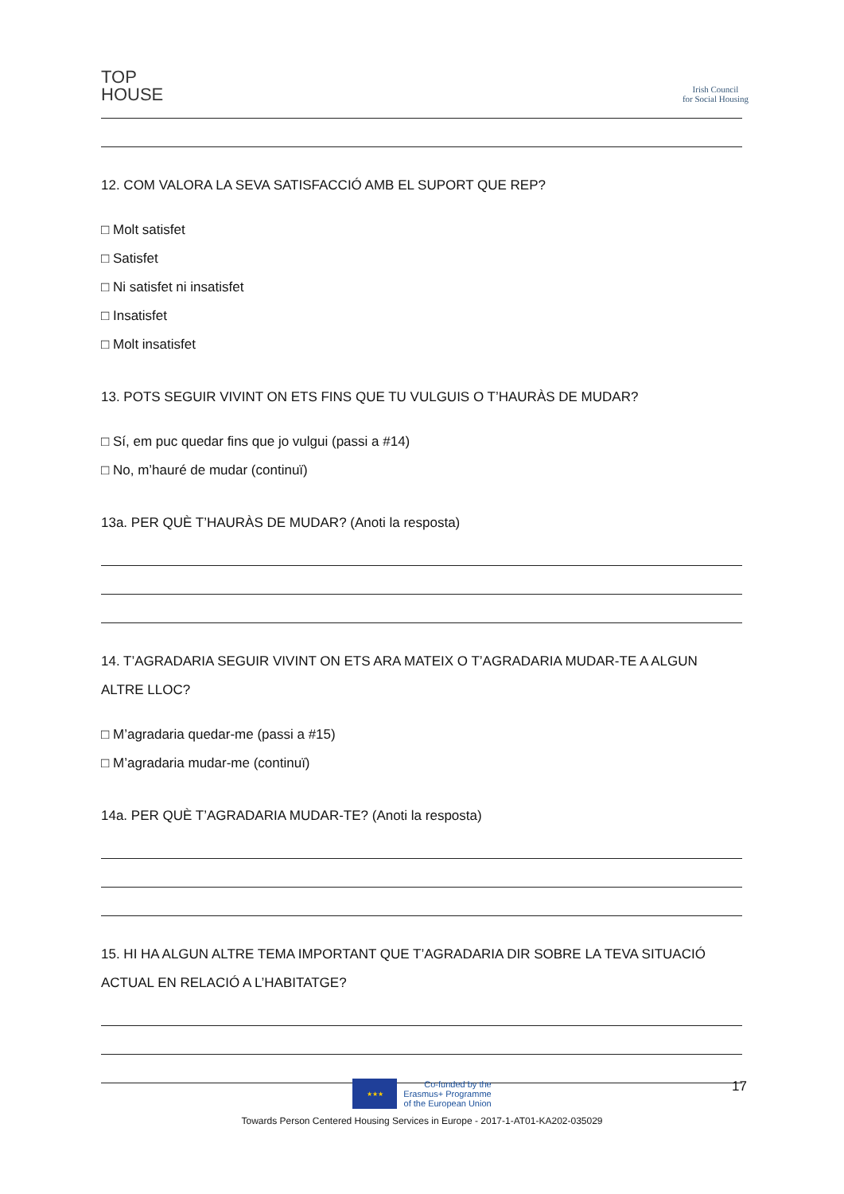TOP
HOUSE
Irish Council
for Social Housing
12. COM VALORA LA SEVA SATISFACCIÓ AMB EL SUPORT QUE REP?
□ Molt satisfet
□ Satisfet
□ Ni satisfet ni insatisfet
□ Insatisfet
□ Molt insatisfet
13. POTS SEGUIR VIVINT ON ETS FINS QUE TU VULGUIS O T’HAURÀS DE MUDAR?
□ Sí, em puc quedar fins que jo vulgui (passi a #14)
□ No, m’hauré de mudar (continuï)
13a. PER QUÈ T’HAURÀS DE MUDAR? (Anoti la resposta)
14. T’AGRADARIA SEGUIR VIVINT ON ETS ARA MATEIX O T’AGRADARIA MUDAR-TE A ALGUN ALTRE LLOC?
□ M’agradaria quedar-me (passi a #15)
□ M’agradaria mudar-me (continuï)
14a. PER QUÈ T’AGRADARIA MUDAR-TE? (Anoti la resposta)
15. HI HA ALGUN ALTRE TEMA IMPORTANT QUE T’AGRADARIA DIR SOBRE LA TEVA SITUACIÓ ACTUAL EN RELACIÓ A L’HABITATGE?
17
★★★
Co-funded by the
Erasmus+ Programme
of the European Union
Towards Person Centered Housing Services in Europe - 2017-1-AT01-KA202-035029